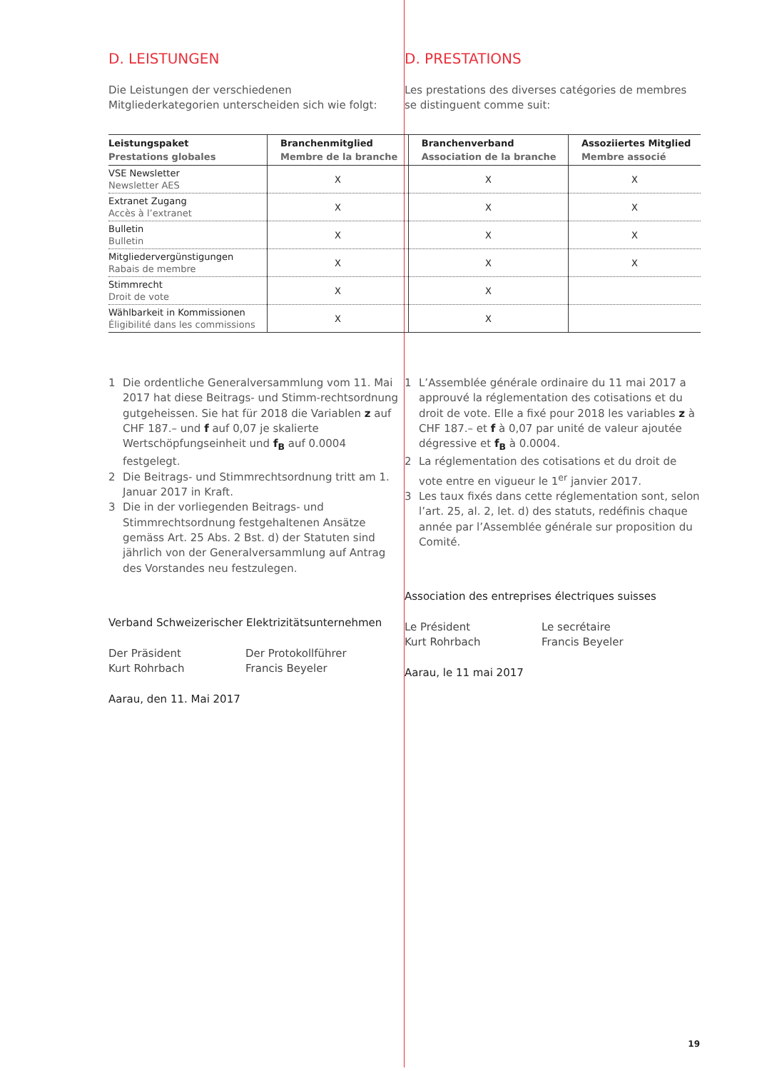D. LEISTUNGEN
Die Leistungen der verschiedenen Mitgliederkategorien unterscheiden sich wie folgt:
D. PRESTATIONS
Les prestations des diverses catégories de membres se distinguent comme suit:
| Leistungspaket Prestations globales | Branchenmitglied Membre de la branche | Branchenverband Association de la branche | Assoziiertes Mitglied Membre associé |
| --- | --- | --- | --- |
| VSE Newsletter Newsletter AES | X | X | X |
| Extranet Zugang Accès à l’extranet | X | X | X |
| Bulletin Bulletin | X | X | X |
| Mitgliedervergünstigungen Rabais de membre | X | X | X |
| Stimmrecht Droit de vote | X | X | |
| Wählbarkeit in Kommissionen Éligibilité dans les commissions | X | X | |
1 Die ordentliche Generalversammlung vom 11. Mai 2017 hat diese Beitrags- und Stimm-rechtsordnung gutgeheissen. Sie hat für 2018 die Variablen z auf CHF 187.– und f auf 0,07 je skalierte Wertschöpfungseinheit und f<sub>B</sub> auf 0.0004 festgelegt.
2 Die Beitrags- und Stimmrechtsordnung tritt am 1. Januar 2017 in Kraft.
3 Die in der vorliegenden Beitrags- und Stimmrechtsordnung festgehaltenen Ansätze gemäss Art. 25 Abs. 2 Bst. d) der Statuten sind jährlich von der Generalversammlung auf Antrag des Vorstandes neu festzulegen.
Verband Schweizerischer Elektrizitätsunternehmen
Der Präsident
Kurt Rohrbach
Der Protokollführer
Francis Beyeler
Aarau, den 11. Mai 2017
1 L’Assemblée générale ordinaire du 11 mai 2017 a approuvé la réglementation des cotisations et du droit de vote. Elle a fixé pour 2018 les variables z à CHF 187.– et f à 0,07 par unité de valeur ajoutée dégressive et f<sub>B</sub> à 0.0004.
2 La réglementation des cotisations et du droit de vote entre en vigueur le 1<sup>er</sup> janvier 2017.
3 Les taux fixés dans cette réglementation sont, selon l’art. 25, al. 2, let. d) des statuts, redéfinis chaque année par l’Assemblée générale sur proposition du Comité.
Association des entreprises électriques suisses
Le Président
Kurt Rohrbach
Le secrétaire
Francis Beyeler
Aarau, le 11 mai 2017
19